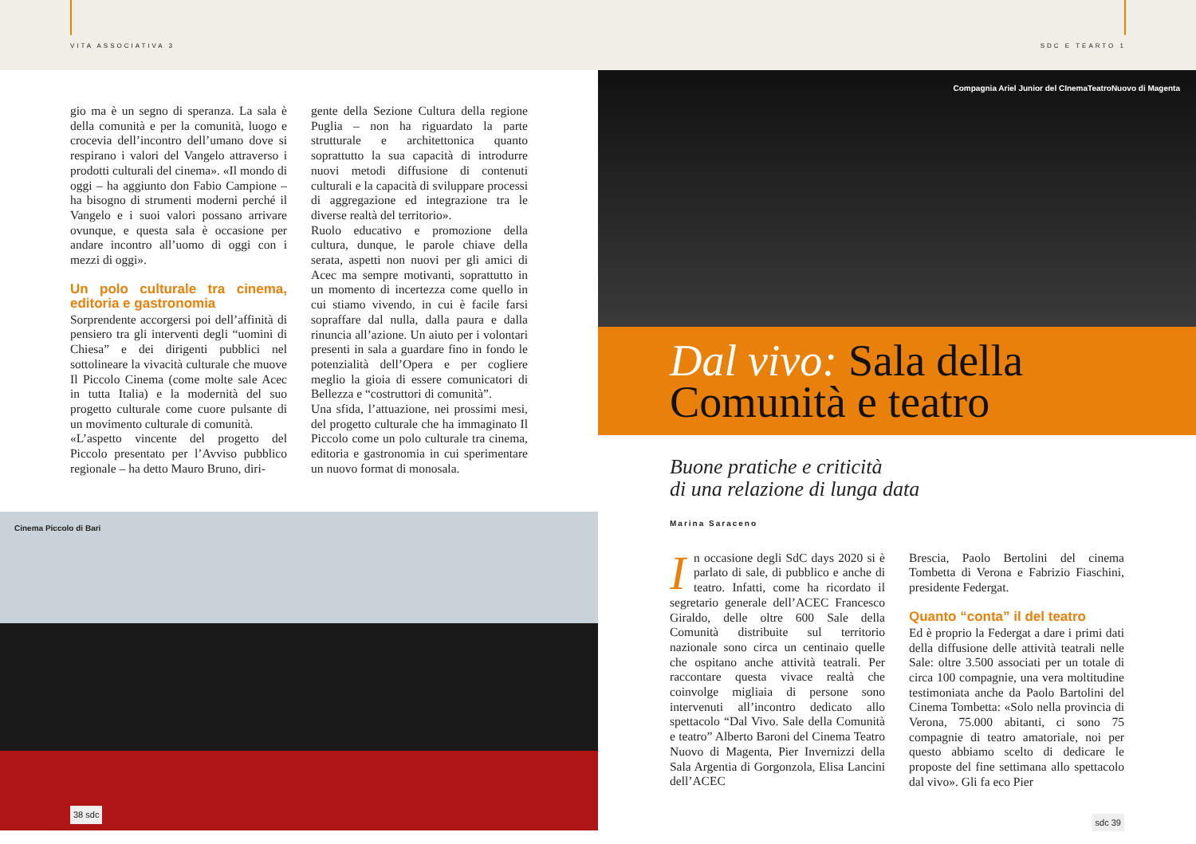VITA ASSOCIATIVA 3 SDC E TEARTO 1
gio ma è un segno di speranza. La sala è della comunità e per la comunità, luogo e crocevia dell’incontro dell’umano dove si respirano i valori del Vangelo attraverso i prodotti culturali del cinema». «Il mondo di oggi – ha aggiunto don Fabio Campione – ha bisogno di strumenti moderni perché il Vangelo e i suoi valori possano arrivare ovunque, e questa sala è occasione per andare incontro all’uomo di oggi con i mezzi di oggi».
Un polo culturale tra cinema, editoria e gastronomia
Sorprendente accorgersi poi dell’affinità di pensiero tra gli interventi degli “uomini di Chiesa” e dei dirigenti pubblici nel sottolineare la vivacità culturale che muove Il Piccolo Cinema (come molte sale Acec in tutta Italia) e la modernità del suo progetto culturale come cuore pulsante di un movimento culturale di comunità.
«L’aspetto vincente del progetto del Piccolo presentato per l’Avviso pubblico regionale – ha detto Mauro Bruno, diri-
gente della Sezione Cultura della regione Puglia – non ha riguardato la parte strutturale e architettonica quanto soprattutto la sua capacità di introdurre nuovi metodi diffusione di contenuti culturali e la capacità di sviluppare processi di aggregazione ed integrazione tra le diverse realtà del territorio».
Ruolo educativo e promozione della cultura, dunque, le parole chiave della serata, aspetti non nuovi per gli amici di Acec ma sempre motivanti, soprattutto in un momento di incertezza come quello in cui stiamo vivendo, in cui è facile farsi sopraffare dal nulla, dalla paura e dalla rinuncia all’azione. Un aiuto per i volontari presenti in sala a guardare fino in fondo le potenzialità dell’Opera e per cogliere meglio la gioia di essere comunicatori di Bellezza e “costruttori di comunità”.
Una sfida, l’attuazione, nei prossimi mesi, del progetto culturale che ha immaginato Il Piccolo come un polo culturale tra cinema, editoria e gastronomia in cui sperimentare un nuovo format di monosala.
Cinema Piccolo di Bari
38 sdc
Compagnia Ariel Junior del CInemaTeatroNuovo di Magenta
Dal vivo: Sala della Comunità e teatro
Buone pratiche e criticità
di una relazione di lunga data
Marina Saraceno
In occasione degli SdC days 2020 si è parlato di sale, di pubblico e anche di teatro. Infatti, come ha ricordato il segretario generale dell’ACEC Francesco Giraldo, delle oltre 600 Sale della Comunità distribuite sul territorio nazionale sono circa un centinaio quelle che ospitano anche attività teatrali. Per raccontare questa vivace realtà che coinvolge migliaia di persone sono intervenuti all’incontro dedicato allo spettacolo “Dal Vivo. Sale della Comunità e teatro” Alberto Baroni del Cinema Teatro Nuovo di Magenta, Pier Invernizzi della Sala Argentia di Gorgonzola, Elisa Lancini dell’ACEC
Brescia, Paolo Bertolini del cinema Tombetta di Verona e Fabrizio Fiaschini, presidente Federgat.
Quanto “conta” il del teatro
Ed è proprio la Federgat a dare i primi dati della diffusione delle attività teatrali nelle Sale: oltre 3.500 associati per un totale di circa 100 compagnie, una vera moltitudine testimoniata anche da Paolo Bartolini del Cinema Tombetta: «Solo nella provincia di Verona, 75.000 abitanti, ci sono 75 compagnie di teatro amatoriale, noi per questo abbiamo scelto di dedicare le proposte del fine settimana allo spettacolo dal vivo». Gli fa eco Pier
sdc 39